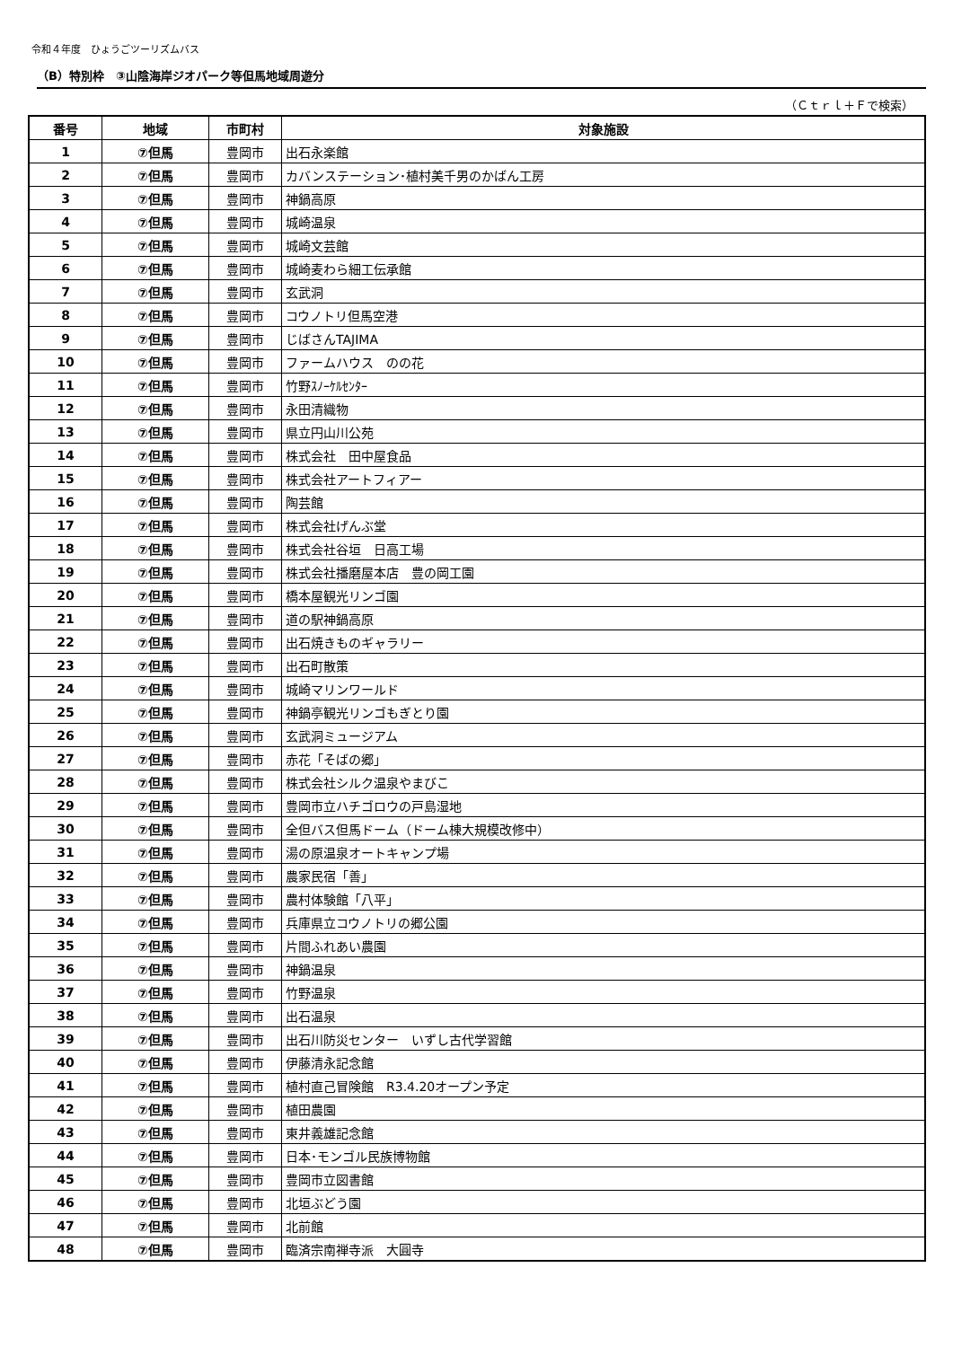令和４年度　ひょうごツーリズムバス
（B）特別枠　③山陰海岸ジオパーク等但馬地域周遊分
（Ｃｔｒｌ＋Ｆで検索）
| 番号 | 地域 | 市町村 | 対象施設 |
| --- | --- | --- | --- |
| 1 | ⑦但馬 | 豊岡市 | 出石永楽館 |
| 2 | ⑦但馬 | 豊岡市 | カバンステーション･植村美千男のかばん工房 |
| 3 | ⑦但馬 | 豊岡市 | 神鍋高原 |
| 4 | ⑦但馬 | 豊岡市 | 城崎温泉 |
| 5 | ⑦但馬 | 豊岡市 | 城崎文芸館 |
| 6 | ⑦但馬 | 豊岡市 | 城崎麦わら細工伝承館 |
| 7 | ⑦但馬 | 豊岡市 | 玄武洞 |
| 8 | ⑦但馬 | 豊岡市 | コウノトリ但馬空港 |
| 9 | ⑦但馬 | 豊岡市 | じばさんTAJIMA |
| 10 | ⑦但馬 | 豊岡市 | ファームハウス のの花 |
| 11 | ⑦但馬 | 豊岡市 | 竹野ｽﾉｰｹﾙｾﾝﾀｰ |
| 12 | ⑦但馬 | 豊岡市 | 永田清織物 |
| 13 | ⑦但馬 | 豊岡市 | 県立円山川公苑 |
| 14 | ⑦但馬 | 豊岡市 | 株式会社 田中屋食品 |
| 15 | ⑦但馬 | 豊岡市 | 株式会社アートフィアー |
| 16 | ⑦但馬 | 豊岡市 | 陶芸館 |
| 17 | ⑦但馬 | 豊岡市 | 株式会社げんぶ堂 |
| 18 | ⑦但馬 | 豊岡市 | 株式会社谷垣 日高工場 |
| 19 | ⑦但馬 | 豊岡市 | 株式会社播磨屋本店 豊の岡工園 |
| 20 | ⑦但馬 | 豊岡市 | 橋本屋観光リンゴ園 |
| 21 | ⑦但馬 | 豊岡市 | 道の駅神鍋高原 |
| 22 | ⑦但馬 | 豊岡市 | 出石焼きものギャラリー |
| 23 | ⑦但馬 | 豊岡市 | 出石町散策 |
| 24 | ⑦但馬 | 豊岡市 | 城崎マリンワールド |
| 25 | ⑦但馬 | 豊岡市 | 神鍋亭観光リンゴもぎとり園 |
| 26 | ⑦但馬 | 豊岡市 | 玄武洞ミュージアム |
| 27 | ⑦但馬 | 豊岡市 | 赤花「そばの郷」 |
| 28 | ⑦但馬 | 豊岡市 | 株式会社シルク温泉やまびこ |
| 29 | ⑦但馬 | 豊岡市 | 豊岡市立ハチゴロウの戸島湿地 |
| 30 | ⑦但馬 | 豊岡市 | 全但バス但馬ドーム（ドーム棟大規模改修中） |
| 31 | ⑦但馬 | 豊岡市 | 湯の原温泉オートキャンプ場 |
| 32 | ⑦但馬 | 豊岡市 | 農家民宿「善」 |
| 33 | ⑦但馬 | 豊岡市 | 農村体験館「八平」 |
| 34 | ⑦但馬 | 豊岡市 | 兵庫県立コウノトリの郷公園 |
| 35 | ⑦但馬 | 豊岡市 | 片間ふれあい農園 |
| 36 | ⑦但馬 | 豊岡市 | 神鍋温泉 |
| 37 | ⑦但馬 | 豊岡市 | 竹野温泉 |
| 38 | ⑦但馬 | 豊岡市 | 出石温泉 |
| 39 | ⑦但馬 | 豊岡市 | 出石川防災センター いずし古代学習館 |
| 40 | ⑦但馬 | 豊岡市 | 伊藤清永記念館 |
| 41 | ⑦但馬 | 豊岡市 | 植村直己冒険館 R3.4.20オープン予定 |
| 42 | ⑦但馬 | 豊岡市 | 植田農園 |
| 43 | ⑦但馬 | 豊岡市 | 東井義雄記念館 |
| 44 | ⑦但馬 | 豊岡市 | 日本･モンゴル民族博物館 |
| 45 | ⑦但馬 | 豊岡市 | 豊岡市立図書館 |
| 46 | ⑦但馬 | 豊岡市 | 北垣ぶどう園 |
| 47 | ⑦但馬 | 豊岡市 | 北前館 |
| 48 | ⑦但馬 | 豊岡市 | 臨済宗南禅寺派 大圓寺 |